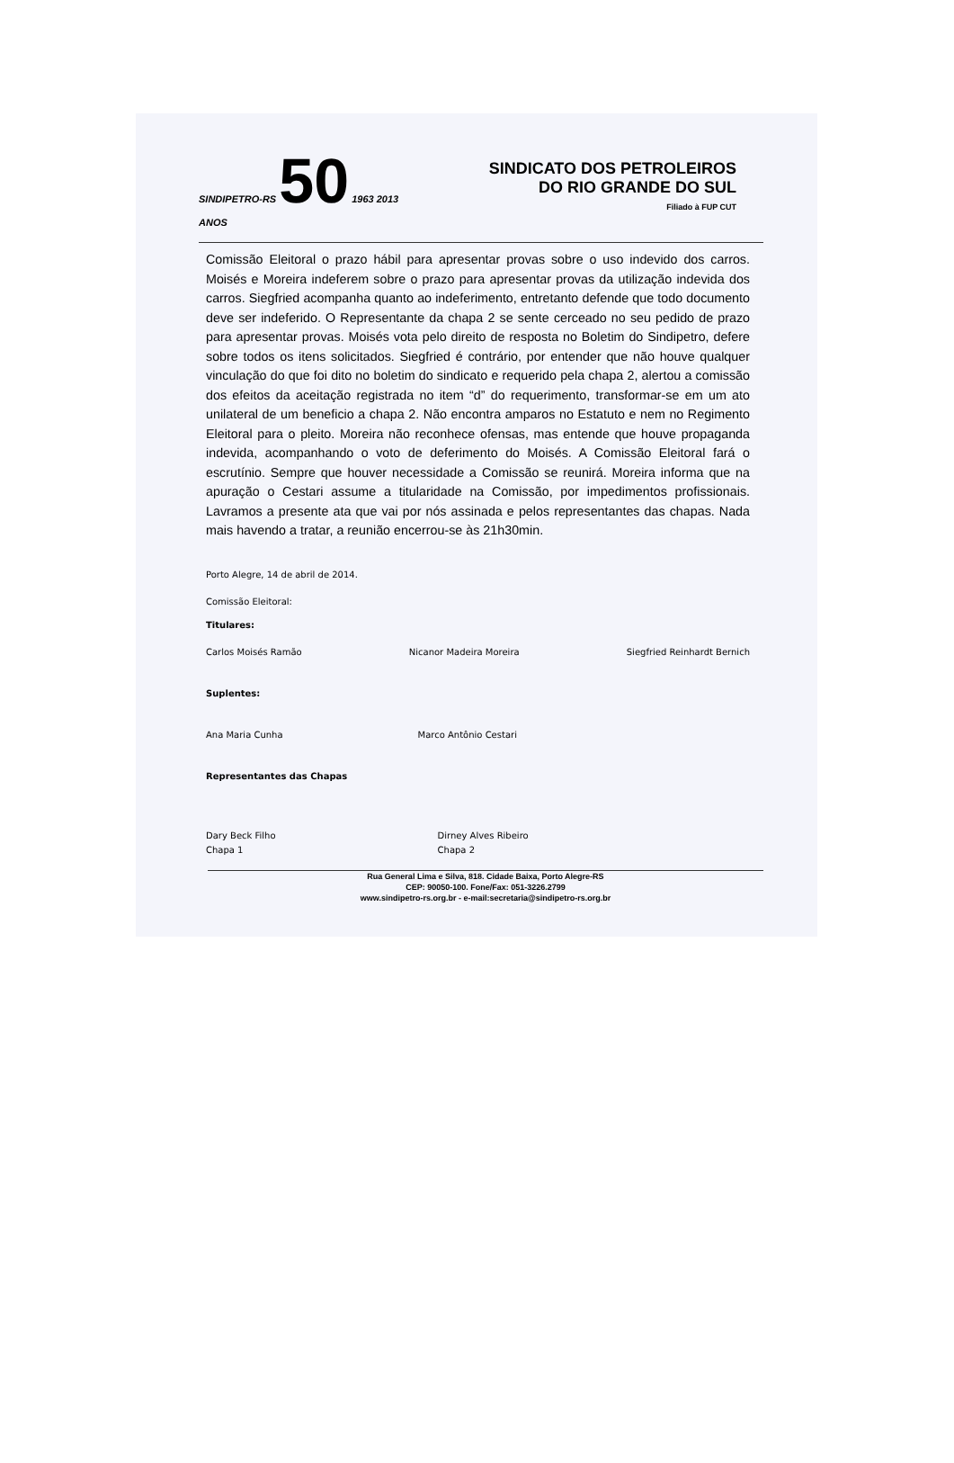SINDIPETRO-RS 50 1963 2013 ANOS
SINDICATO DOS PETROLEIROS
DO RIO GRANDE DO SUL
Filiado à FUP CUT
Comissão Eleitoral o prazo hábil para apresentar provas sobre o uso indevido dos carros. Moisés e Moreira indeferem sobre o prazo para apresentar provas da utilização indevida dos carros. Siegfried acompanha quanto ao indeferimento, entretanto defende que todo documento deve ser indeferido. O Representante da chapa 2 se sente cerceado no seu pedido de prazo para apresentar provas. Moisés vota pelo direito de resposta no Boletim do Sindipetro, defere sobre todos os itens solicitados. Siegfried é contrário, por entender que não houve qualquer vinculação do que foi dito no boletim do sindicato e requerido pela chapa 2, alertou a comissão dos efeitos da aceitação registrada no item “d” do requerimento, transformar-se em um ato unilateral de um beneficio a chapa 2. Não encontra amparos no Estatuto e nem no Regimento Eleitoral para o pleito. Moreira não reconhece ofensas, mas entende que houve propaganda indevida, acompanhando o voto de deferimento do Moisés. A Comissão Eleitoral fará o escrutínio. Sempre que houver necessidade a Comissão se reunirá. Moreira informa que na apuração o Cestari assume a titularidade na Comissão, por impedimentos profissionais. Lavramos a presente ata que vai por nós assinada e pelos representantes das chapas. Nada mais havendo a tratar, a reunião encerrou-se às 21h30min.
Porto Alegre, 14 de abril de 2014.
Comissão Eleitoral:
Titulares:
Carlos Moisés Ramão Nicanor Madeira Moreira Siegfried Reinhardt Bernich
Suplentes:
Ana Maria Cunha Marco Antônio Cestari
Representantes das Chapas
Dary Beck Filho
Chapa 1 Dirney Alves Ribeiro
Chapa 2
Rua General Lima e Silva, 818. Cidade Baixa, Porto Alegre-RS
CEP: 90050-100. Fone/Fax: 051-3226.2799
www.sindipetro-rs.org.br - e-mail:secretaria@sindipetro-rs.org.br